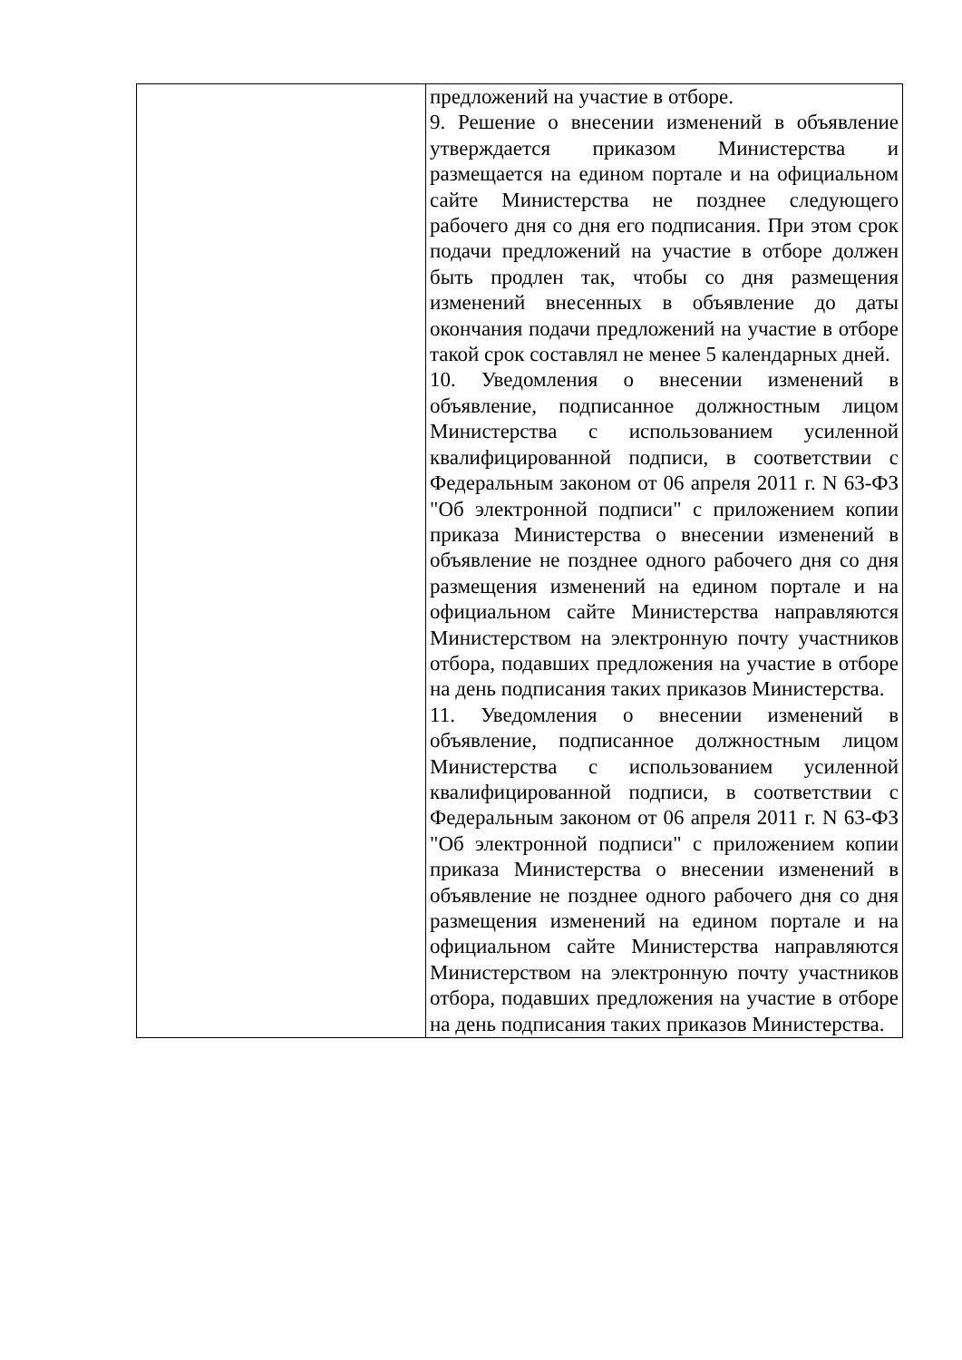| | предложений на участие в отборе. 9. Решение о внесении изменений в объявление утверждается приказом Министерства и размещается на едином портале и на официальном сайте Министерства не позднее следующего рабочего дня со дня его подписания. При этом срок подачи предложений на участие в отборе должен быть продлен так, чтобы со дня размещения изменений внесенных в объявление до даты окончания подачи предложений на участие в отборе такой срок составлял не менее 5 календарных дней. 10. Уведомления о внесении изменений в объявление, подписанное должностным лицом Министерства с использованием усиленной квалифицированной подписи, в соответствии с Федеральным законом от 06 апреля 2011 г. N 63-ФЗ "Об электронной подписи" с приложением копии приказа Министерства о внесении изменений в объявление не позднее одного рабочего дня со дня размещения изменений на едином портале и на официальном сайте Министерства направляются Министерством на электронную почту участников отбора, подавших предложения на участие в отборе на день подписания таких приказов Министерства. 11. Уведомления о внесении изменений в объявление, подписанное должностным лицом Министерства с использованием усиленной квалифицированной подписи, в соответствии с Федеральным законом от 06 апреля 2011 г. N 63-ФЗ "Об электронной подписи" с приложением копии приказа Министерства о внесении изменений в объявление не позднее одного рабочего дня со дня размещения изменений на едином портале и на официальном сайте Министерства направляются Министерством на электронную почту участников отбора, подавших предложения на участие в отборе на день подписания таких приказов Министерства. |